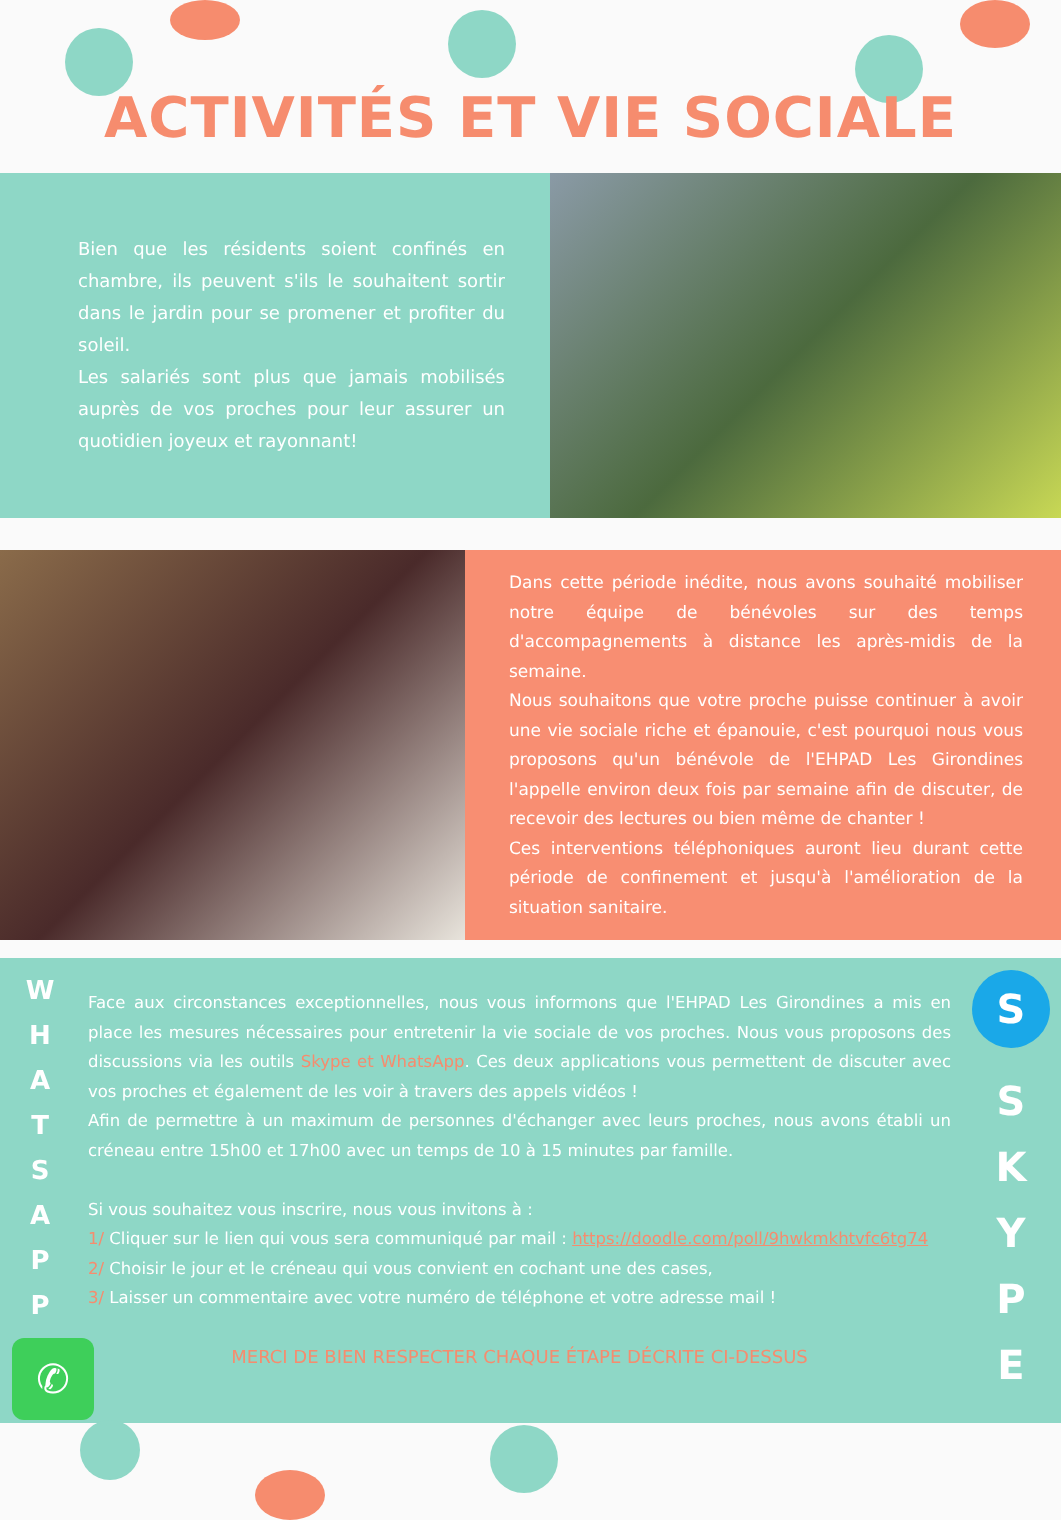ACTIVITÉS ET VIE SOCIALE
Bien que les résidents soient confinés en chambre, ils peuvent s'ils le souhaitent sortir dans le jardin pour se promener et profiter du soleil.
Les salariés sont plus que jamais mobilisés auprès de vos proches pour leur assurer un quotidien joyeux et rayonnant!
Dans cette période inédite, nous avons souhaité mobiliser notre équipe de bénévoles sur des temps d'accompagnements à distance les après-midis de la semaine.
Nous souhaitons que votre proche puisse continuer à avoir une vie sociale riche et épanouie, c'est pourquoi nous vous proposons qu'un bénévole de l'EHPAD Les Girondines l'appelle environ deux fois par semaine afin de discuter, de recevoir des lectures ou bien même de chanter !
Ces interventions téléphoniques auront lieu durant cette période de confinement et jusqu'à l'amélioration de la situation sanitaire.
W
H
A
T
S
A
P
P
✆
Face aux circonstances exceptionnelles, nous vous informons que l'EHPAD Les Girondines a mis en place les mesures nécessaires pour entretenir la vie sociale de vos proches. Nous vous proposons des discussions via les outils Skype et WhatsApp. Ces deux applications vous permettent de discuter avec vos proches et également de les voir à travers des appels vidéos !
Afin de permettre à un maximum de personnes d'échanger avec leurs proches, nous avons établi un créneau entre 15h00 et 17h00 avec un temps de 10 à 15 minutes par famille.
Si vous souhaitez vous inscrire, nous vous invitons à :
1/ Cliquer sur le lien qui vous sera communiqué par mail : https://doodle.com/poll/9hwkmkhtvfc6tg74
2/ Choisir le jour et le créneau qui vous convient en cochant une des cases,
3/ Laisser un commentaire avec votre numéro de téléphone et votre adresse mail !
MERCI DE BIEN RESPECTER CHAQUE ÉTAPE DÉCRITE CI-DESSUS
S
S
K
Y
P
E